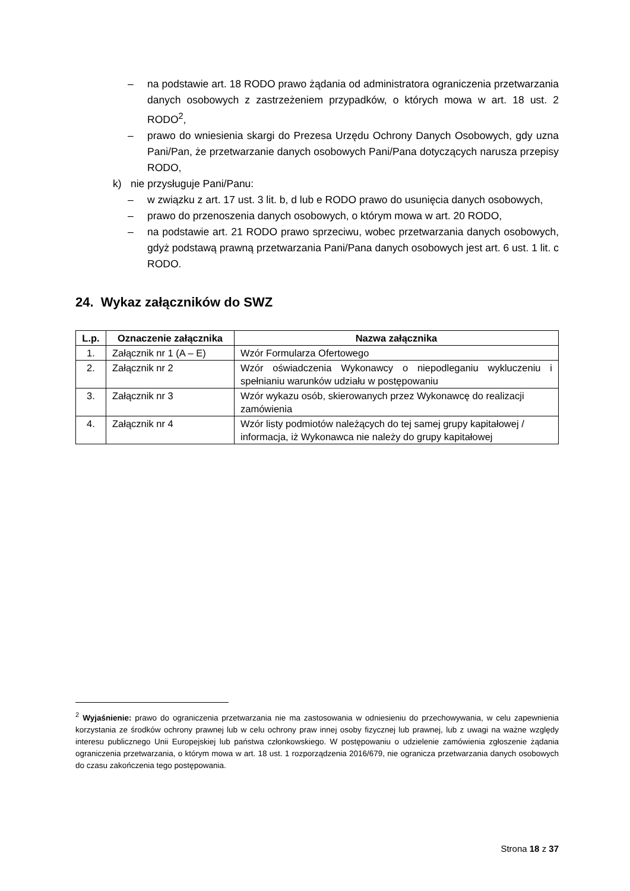– na podstawie art. 18 RODO prawo żądania od administratora ograniczenia przetwarzania danych osobowych z zastrzeżeniem przypadków, o których mowa w art. 18 ust. 2 RODO<sup>2</sup>,
– prawo do wniesienia skargi do Prezesa Urzędu Ochrony Danych Osobowych, gdy uzna Pani/Pan, że przetwarzanie danych osobowych Pani/Pana dotyczących narusza przepisy RODO,
k) nie przysługuje Pani/Panu:
– w związku z art. 17 ust. 3 lit. b, d lub e RODO prawo do usunięcia danych osobowych,
– prawo do przenoszenia danych osobowych, o którym mowa w art. 20 RODO,
– na podstawie art. 21 RODO prawo sprzeciwu, wobec przetwarzania danych osobowych, gdyż podstawą prawną przetwarzania Pani/Pana danych osobowych jest art. 6 ust. 1 lit. c RODO.
24. Wykaz załączników do SWZ
| L.p. | Oznaczenie załącznika | Nazwa załącznika |
| --- | --- | --- |
| 1. | Załącznik nr 1 (A – E) | Wzór Formularza Ofertowego |
| 2. | Załącznik nr 2 | Wzór oświadczenia Wykonawcy o niepodleganiu wykluczeniu i spełnianiu warunków udziału w postępowaniu |
| 3. | Załącznik nr 3 | Wzór wykazu osób, skierowanych przez Wykonawcę do realizacji zamówienia |
| 4. | Załącznik nr 4 | Wzór listy podmiotów należących do tej samej grupy kapitałowej / informacja, iż Wykonawca nie należy do grupy kapitałowej |
<sup>2</sup> Wyjaśnienie: prawo do ograniczenia przetwarzania nie ma zastosowania w odniesieniu do przechowywania, w celu zapewnienia korzystania ze środków ochrony prawnej lub w celu ochrony praw innej osoby fizycznej lub prawnej, lub z uwagi na ważne względy interesu publicznego Unii Europejskiej lub państwa członkowskiego. W postępowaniu o udzielenie zamówienia zgłoszenie żądania ograniczenia przetwarzania, o którym mowa w art. 18 ust. 1 rozporządzenia 2016/679, nie ogranicza przetwarzania danych osobowych do czasu zakończenia tego postępowania.
Strona 18 z 37